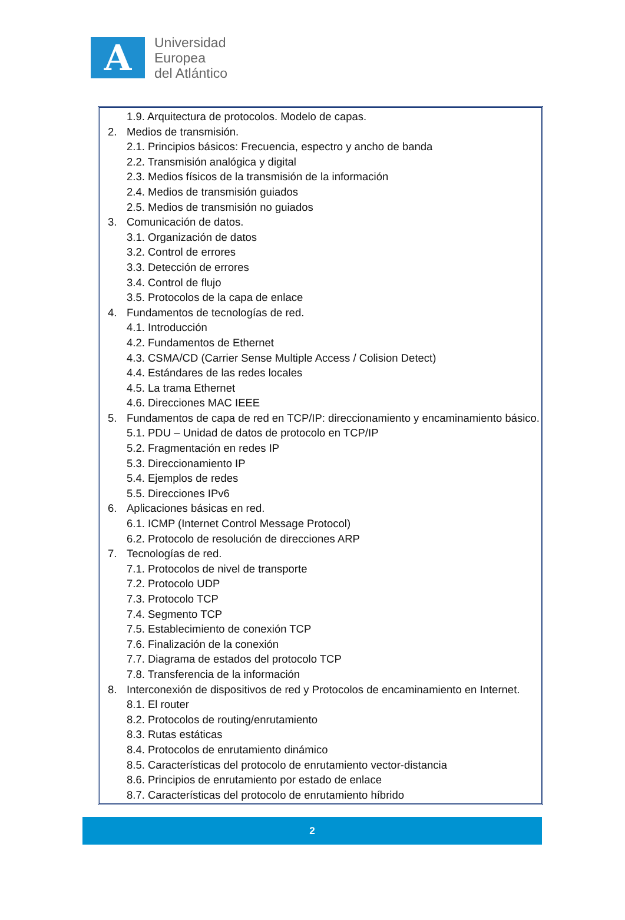A
Universidad
Europea
del Atlántico
1.9. Arquitectura de protocolos. Modelo de capas.
2. Medios de transmisión.
2.1. Principios básicos: Frecuencia, espectro y ancho de banda
2.2. Transmisión analógica y digital
2.3. Medios físicos de la transmisión de la información
2.4. Medios de transmisión guiados
2.5. Medios de transmisión no guiados
3. Comunicación de datos.
3.1. Organización de datos
3.2. Control de errores
3.3. Detección de errores
3.4. Control de flujo
3.5. Protocolos de la capa de enlace
4. Fundamentos de tecnologías de red.
4.1. Introducción
4.2. Fundamentos de Ethernet
4.3. CSMA/CD (Carrier Sense Multiple Access / Colision Detect)
4.4. Estándares de las redes locales
4.5. La trama Ethernet
4.6. Direcciones MAC IEEE
5. Fundamentos de capa de red en TCP/IP: direccionamiento y encaminamiento básico.
5.1. PDU – Unidad de datos de protocolo en TCP/IP
5.2. Fragmentación en redes IP
5.3. Direccionamiento IP
5.4. Ejemplos de redes
5.5. Direcciones IPv6
6. Aplicaciones básicas en red.
6.1. ICMP (Internet Control Message Protocol)
6.2. Protocolo de resolución de direcciones ARP
7. Tecnologías de red.
7.1. Protocolos de nivel de transporte
7.2. Protocolo UDP
7.3. Protocolo TCP
7.4. Segmento TCP
7.5. Establecimiento de conexión TCP
7.6. Finalización de la conexión
7.7. Diagrama de estados del protocolo TCP
7.8. Transferencia de la información
8. Interconexión de dispositivos de red y Protocolos de encaminamiento en Internet.
8.1. El router
8.2. Protocolos de routing/enrutamiento
8.3. Rutas estáticas
8.4. Protocolos de enrutamiento dinámico
8.5. Características del protocolo de enrutamiento vector-distancia
8.6. Principios de enrutamiento por estado de enlace
8.7. Características del protocolo de enrutamiento híbrido
2